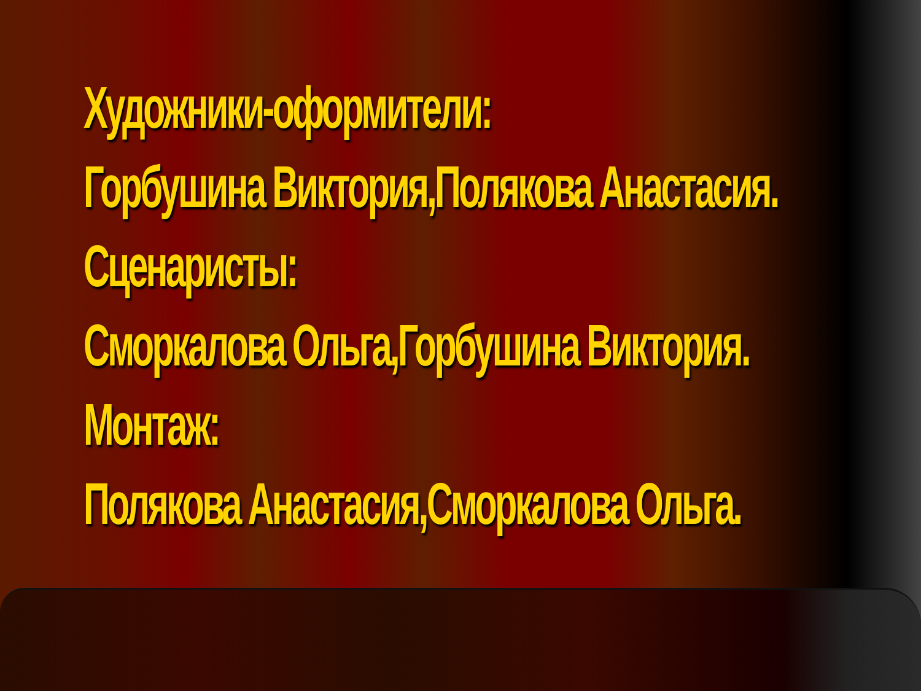Художники-оформители:
Горбушина Виктория,Полякова Анастасия.
Сценаристы:
Сморкалова Ольга,Горбушина Виктория.
Монтаж:
Полякова Анастасия,Сморкалова Ольга.